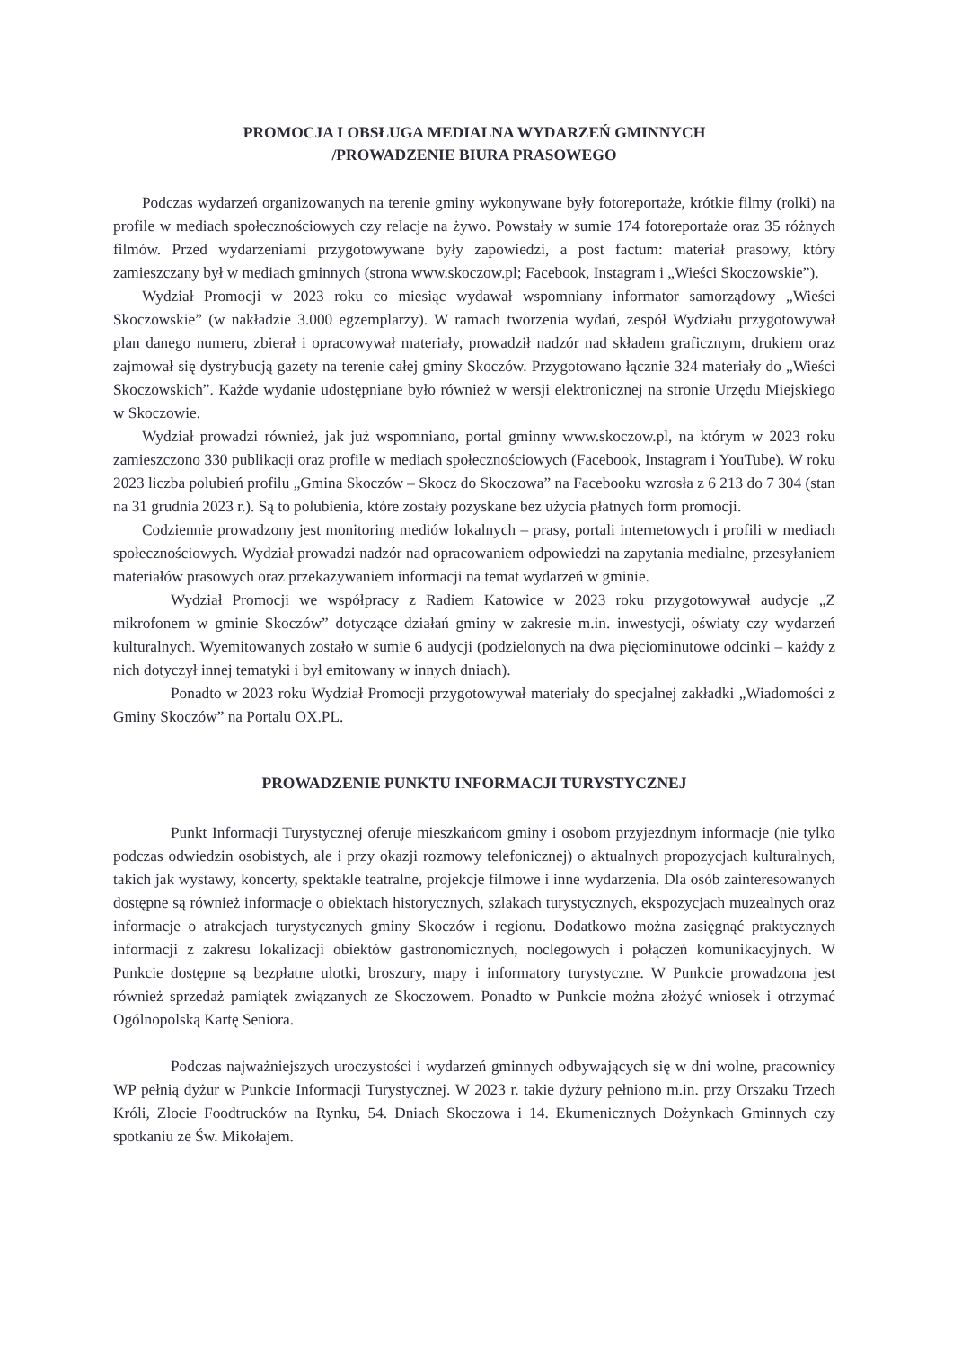PROMOCJA I OBSŁUGA MEDIALNA WYDARZEŃ GMINNYCH
/PROWADZENIE BIURA PRASOWEGO
Podczas wydarzeń organizowanych na terenie gminy wykonywane były fotoreportaże, krótkie filmy (rolki) na profile w mediach społecznościowych czy relacje na żywo. Powstały w sumie 174 fotoreportaże oraz 35 różnych filmów. Przed wydarzeniami przygotowywane były zapowiedzi, a post factum: materiał prasowy, który zamieszczany był w mediach gminnych (strona www.skoczow.pl; Facebook, Instagram i „Wieści Skoczowskie”).
Wydział Promocji w 2023 roku co miesiąc wydawał wspomniany informator samorządowy „Wieści Skoczowskie” (w nakładzie 3.000 egzemplarzy). W ramach tworzenia wydań, zespół Wydziału przygotowywał plan danego numeru, zbierał i opracowywał materiały, prowadził nadzór nad składem graficznym, drukiem oraz zajmował się dystrybucją gazety na terenie całej gminy Skoczów. Przygotowano łącznie 324 materiały do „Wieści Skoczowskich”. Każde wydanie udostępniane było również w wersji elektronicznej na stronie Urzędu Miejskiego w Skoczowie.
Wydział prowadzi również, jak już wspomniano, portal gminny www.skoczow.pl, na którym w 2023 roku zamieszczono 330 publikacji oraz profile w mediach społecznościowych (Facebook, Instagram i YouTube). W roku 2023 liczba polubień profilu „Gmina Skoczów – Skocz do Skoczowa” na Facebooku wzrosła z 6 213 do 7 304 (stan na 31 grudnia 2023 r.). Są to polubienia, które zostały pozyskane bez użycia płatnych form promocji.
Codziennie prowadzony jest monitoring mediów lokalnych – prasy, portali internetowych i profili w mediach społecznościowych. Wydział prowadzi nadzór nad opracowaniem odpowiedzi na zapytania medialne, przesyłaniem materiałów prasowych oraz przekazywaniem informacji na temat wydarzeń w gminie.
Wydział Promocji we współpracy z Radiem Katowice w 2023 roku przygotowywał audycje „Z mikrofonem w gminie Skoczów” dotyczące działań gminy w zakresie m.in. inwestycji, oświaty czy wydarzeń kulturalnych. Wyemitowanych zostało w sumie 6 audycji (podzielonych na dwa pięciominutowe odcinki – każdy z nich dotyczył innej tematyki i był emitowany w innych dniach).
Ponadto w 2023 roku Wydział Promocji przygotowywał materiały do specjalnej zakładki „Wiadomości z Gminy Skoczów” na Portalu OX.PL.
PROWADZENIE PUNKTU INFORMACJI TURYSTYCZNEJ
Punkt Informacji Turystycznej oferuje mieszkańcom gminy i osobom przyjezdnym informacje (nie tylko podczas odwiedzin osobistych, ale i przy okazji rozmowy telefonicznej) o aktualnych propozycjach kulturalnych, takich jak wystawy, koncerty, spektakle teatralne, projekcje filmowe i inne wydarzenia. Dla osób zainteresowanych dostępne są również informacje o obiektach historycznych, szlakach turystycznych, ekspozycjach muzealnych oraz informacje o atrakcjach turystycznych gminy Skoczów i regionu. Dodatkowo można zasięgnąć praktycznych informacji z zakresu lokalizacji obiektów gastronomicznych, noclegowych i połączeń komunikacyjnych. W Punkcie dostępne są bezpłatne ulotki, broszury, mapy i informatory turystyczne. W Punkcie prowadzona jest również sprzedaż pamiątek związanych ze Skoczowem. Ponadto w Punkcie można złożyć wniosek i otrzymać Ogólnopolską Kartę Seniora.
Podczas najważniejszych uroczystości i wydarzeń gminnych odbywających się w dni wolne, pracownicy WP pełnią dyżur w Punkcie Informacji Turystycznej. W 2023 r. takie dyżury pełniono m.in. przy Orszaku Trzech Króli, Zlocie Foodtrucków na Rynku, 54. Dniach Skoczowa i 14. Ekumenicznych Dożynkach Gminnych czy spotkaniu ze Św. Mikołajem.